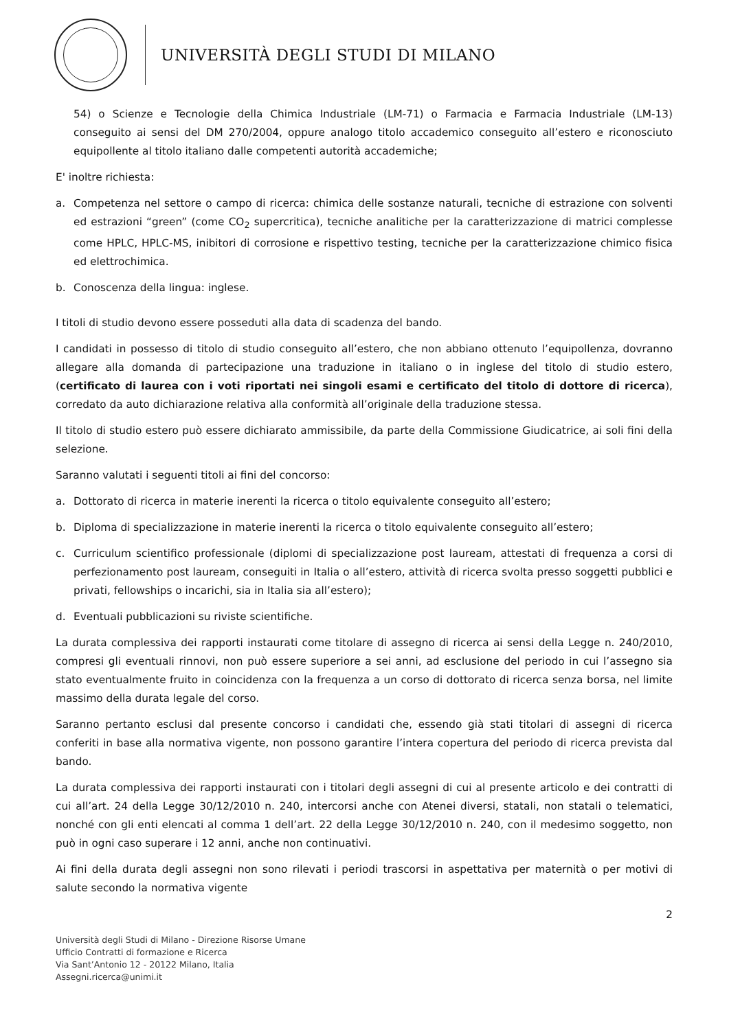UNIVERSITÀ DEGLI STUDI DI MILANO
54) o Scienze e Tecnologie della Chimica Industriale (LM-71) o Farmacia e Farmacia Industriale (LM-13) conseguito ai sensi del DM 270/2004, oppure analogo titolo accademico conseguito all’estero e riconosciuto equipollente al titolo italiano dalle competenti autorità accademiche;
E' inoltre richiesta:
a. Competenza nel settore o campo di ricerca: chimica delle sostanze naturali, tecniche di estrazione con solventi ed estrazioni “green” (come CO<sub>2</sub> supercritica), tecniche analitiche per la caratterizzazione di matrici complesse come HPLC, HPLC-MS, inibitori di corrosione e rispettivo testing, tecniche per la caratterizzazione chimico fisica ed elettrochimica.
b. Conoscenza della lingua: inglese.
I titoli di studio devono essere posseduti alla data di scadenza del bando.
I candidati in possesso di titolo di studio conseguito all’estero, che non abbiano ottenuto l’equipollenza, dovranno allegare alla domanda di partecipazione una traduzione in italiano o in inglese del titolo di studio estero, (certificato di laurea con i voti riportati nei singoli esami e certificato del titolo di dottore di ricerca), corredato da auto dichiarazione relativa alla conformità all’originale della traduzione stessa.
Il titolo di studio estero può essere dichiarato ammissibile, da parte della Commissione Giudicatrice, ai soli fini della selezione.
Saranno valutati i seguenti titoli ai fini del concorso:
a. Dottorato di ricerca in materie inerenti la ricerca o titolo equivalente conseguito all’estero;
b. Diploma di specializzazione in materie inerenti la ricerca o titolo equivalente conseguito all’estero;
c. Curriculum scientifico professionale (diplomi di specializzazione post lauream, attestati di frequenza a corsi di perfezionamento post lauream, conseguiti in Italia o all’estero, attività di ricerca svolta presso soggetti pubblici e privati, fellowships o incarichi, sia in Italia sia all’estero);
d. Eventuali pubblicazioni su riviste scientifiche.
La durata complessiva dei rapporti instaurati come titolare di assegno di ricerca ai sensi della Legge n. 240/2010, compresi gli eventuali rinnovi, non può essere superiore a sei anni, ad esclusione del periodo in cui l’assegno sia stato eventualmente fruito in coincidenza con la frequenza a un corso di dottorato di ricerca senza borsa, nel limite massimo della durata legale del corso.
Saranno pertanto esclusi dal presente concorso i candidati che, essendo già stati titolari di assegni di ricerca conferiti in base alla normativa vigente, non possono garantire l’intera copertura del periodo di ricerca prevista dal bando.
La durata complessiva dei rapporti instaurati con i titolari degli assegni di cui al presente articolo e dei contratti di cui all’art. 24 della Legge 30/12/2010 n. 240, intercorsi anche con Atenei diversi, statali, non statali o telematici, nonché con gli enti elencati al comma 1 dell’art. 22 della Legge 30/12/2010 n. 240, con il medesimo soggetto, non può in ogni caso superare i 12 anni, anche non continuativi.
Ai fini della durata degli assegni non sono rilevati i periodi trascorsi in aspettativa per maternità o per motivi di salute secondo la normativa vigente
2
Università degli Studi di Milano - Direzione Risorse Umane
Ufficio Contratti di formazione e Ricerca
Via Sant’Antonio 12 - 20122 Milano, Italia
Assegni.ricerca@unimi.it